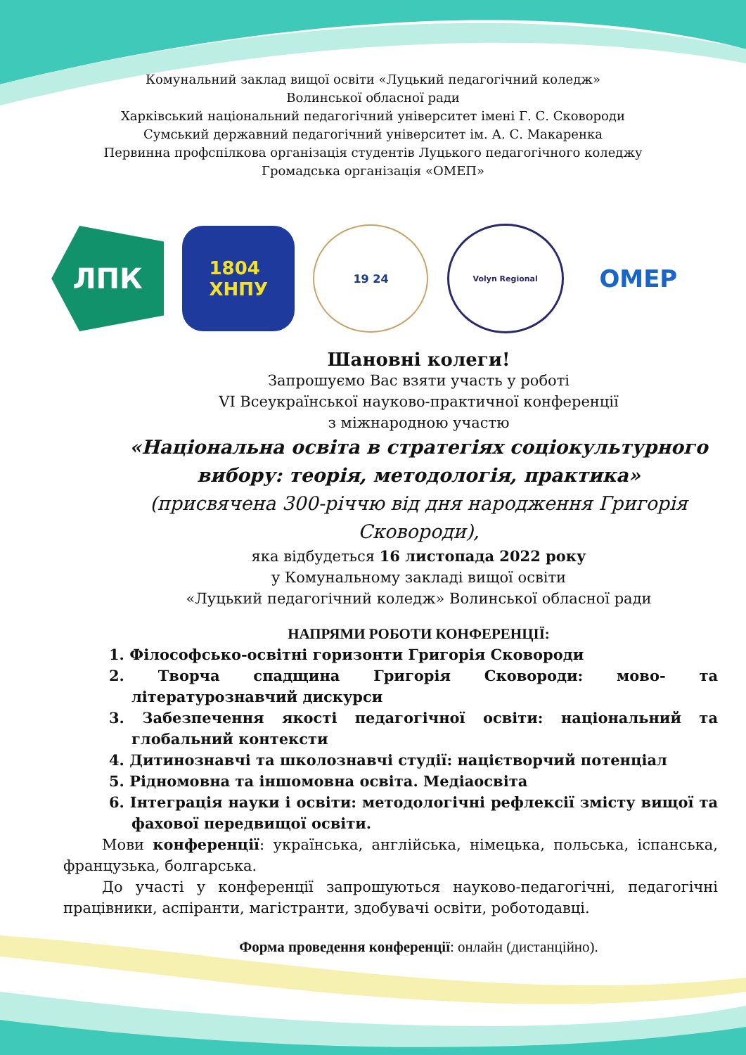Комунальний заклад вищої освіти «Луцький педагогічний коледж»
Волинської обласної ради
Харківський національний педагогічний університет імені Г. С. Сковороди
Сумський державний педагогічний університет ім. А. С. Макаренка
Первинна профспілкова організація студентів Луцького педагогічного коледжу
Громадська організація «ОМЕП»
ЛПК
1804
ХНПУ
19 24
Volyn Regional
OMEP
Шановні колеги!
Запрошуємо Вас взяти участь у роботі
VI Всеукраїнської науково-практичної конференції
з міжнародною участю
«Національна освіта в стратегіях соціокультурного вибору: теорія, методологія, практика»
(присвячена 300-річчю від дня народження Григорія Сковороди),
яка відбудеться 16 листопада 2022 року
у Комунальному закладі вищої освіти
«Луцький педагогічний коледж» Волинської обласної ради
НАПРЯМИ РОБОТИ КОНФЕРЕНЦІЇ:
1. Філософсько-освітні горизонти Григорія Сковороди
2. Творча спадщина Григорія Сковороди: мово- та літературознавчий дискурси
3. Забезпечення якості педагогічної освіти: національний та глобальний контексти
4. Дитинознавчі та школознавчі студії: націєтворчий потенціал
5. Рідномовна та іншомовна освіта. Медіаосвіта
6. Інтеграція науки і освіти: методологічні рефлексії змісту вищої та фахової передвищої освіти.
Мови конференції: українська, англійська, німецька, польська, іспанська, французька, болгарська.
До участі у конференції запрошуються науково-педагогічні, педагогічні працівники, аспіранти, магістранти, здобувачі освіти, роботодавці.
Форма проведення конференції: онлайн (дистанційно).